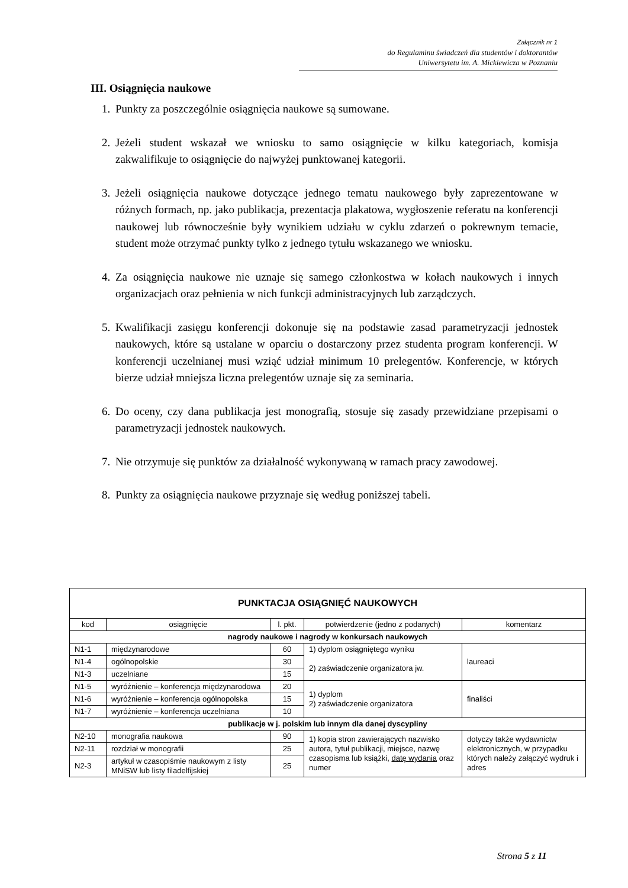Załącznik nr 1
do Regulaminu świadczeń dla studentów i doktorantów
Uniwersytetu im. A. Mickiewicza w Poznaniu
III. Osiągnięcia naukowe
1. Punkty za poszczególnie osiągnięcia naukowe są sumowane.
2. Jeżeli student wskazał we wniosku to samo osiągnięcie w kilku kategoriach, komisja zakwalifikuje to osiągnięcie do najwyżej punktowanej kategorii.
3. Jeżeli osiągnięcia naukowe dotyczące jednego tematu naukowego były zaprezentowane w różnych formach, np. jako publikacja, prezentacja plakatowa, wygłoszenie referatu na konferencji naukowej lub równocześnie były wynikiem udziału w cyklu zdarzeń o pokrewnym temacie, student może otrzymać punkty tylko z jednego tytułu wskazanego we wniosku.
4. Za osiągnięcia naukowe nie uznaje się samego członkostwa w kołach naukowych i innych organizacjach oraz pełnienia w nich funkcji administracyjnych lub zarządczych.
5. Kwalifikacji zasięgu konferencji dokonuje się na podstawie zasad parametryzacji jednostek naukowych, które są ustalane w oparciu o dostarczony przez studenta program konferencji. W konferencji uczelnianej musi wziąć udział minimum 10 prelegentów. Konferencje, w których bierze udział mniejsza liczna prelegentów uznaje się za seminaria.
6. Do oceny, czy dana publikacja jest monografią, stosuje się zasady przewidziane przepisami o parametryzacji jednostek naukowych.
7. Nie otrzymuje się punktów za działalność wykonywaną w ramach pracy zawodowej.
8. Punkty za osiągnięcia naukowe przyznaje się według poniższej tabeli.
| PUNKTACJA OSIĄGNIĘĆ NAUKOWYCH | | | | |
| --- | --- | --- | --- | --- |
| kod | osiągnięcie | l. pkt. | potwierdzenie (jedno z podanych) | komentarz |
| nagrody naukowe i nagrody w konkursach naukowych | | | | |
| N1-1 | międzynarodowe | 60 | 1) dyplom osiągniętego wyniku 2) zaświadczenie organizatora jw. | laureaci |
| N1-4 | ogólnopolskie | 30 | | |
| N1-3 | uczelniane | 15 | | |
| N1-5 | wyróżnienie – konferencja międzynarodowa | 20 | 1) dyplom 2) zaświadczenie organizatora | finaliści |
| N1-6 | wyróżnienie – konferencja ogólnopolska | 15 | | |
| N1-7 | wyróżnienie – konferencja uczelniana | 10 | | |
| publikacje w j. polskim lub innym dla danej dyscypliny | | | | |
| N2-10 | monografia naukowa | 90 | 1) kopia stron zawierających nazwisko autora, tytuł publikacji, miejsce, nazwę czasopisma lub książki, datę wydania oraz numer | dotyczy także wydawnictw elektronicznych, w przypadku których należy załączyć wydruk i adres |
| N2-11 | rozdział w monografii | 25 | | |
| N2-3 | artykuł w czasopiśmie naukowym z listy MNiSW lub listy filadelfijskiej | 25 | | |
Strona 5 z 11